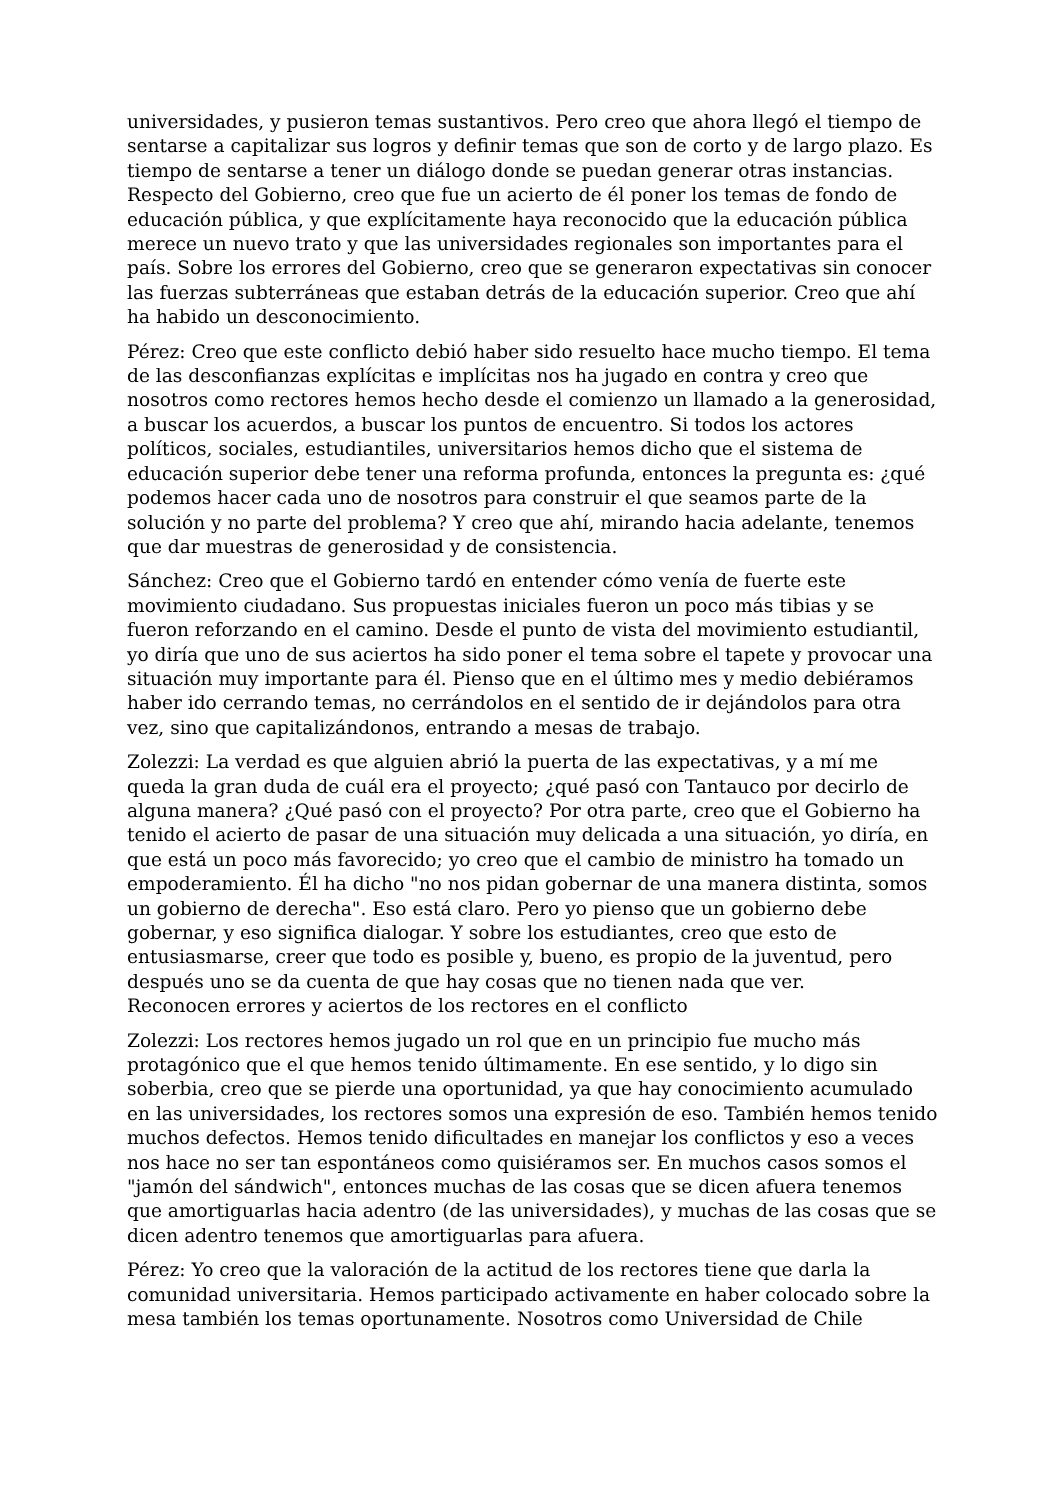universidades, y pusieron temas sustantivos. Pero creo que ahora llegó el tiempo de sentarse a capitalizar sus logros y definir temas que son de corto y de largo plazo. Es tiempo de sentarse a tener un diálogo donde se puedan generar otras instancias. Respecto del Gobierno, creo que fue un acierto de él poner los temas de fondo de educación pública, y que explícitamente haya reconocido que la educación pública merece un nuevo trato y que las universidades regionales son importantes para el país. Sobre los errores del Gobierno, creo que se generaron expectativas sin conocer las fuerzas subterráneas que estaban detrás de la educación superior. Creo que ahí ha habido un desconocimiento.
Pérez: Creo que este conflicto debió haber sido resuelto hace mucho tiempo. El tema de las desconfianzas explícitas e implícitas nos ha jugado en contra y creo que nosotros como rectores hemos hecho desde el comienzo un llamado a la generosidad, a buscar los acuerdos, a buscar los puntos de encuentro. Si todos los actores políticos, sociales, estudiantiles, universitarios hemos dicho que el sistema de educación superior debe tener una reforma profunda, entonces la pregunta es: ¿qué podemos hacer cada uno de nosotros para construir el que seamos parte de la solución y no parte del problema? Y creo que ahí, mirando hacia adelante, tenemos que dar muestras de generosidad y de consistencia.
Sánchez: Creo que el Gobierno tardó en entender cómo venía de fuerte este movimiento ciudadano. Sus propuestas iniciales fueron un poco más tibias y se fueron reforzando en el camino. Desde el punto de vista del movimiento estudiantil, yo diría que uno de sus aciertos ha sido poner el tema sobre el tapete y provocar una situación muy importante para él. Pienso que en el último mes y medio debiéramos haber ido cerrando temas, no cerrándolos en el sentido de ir dejándolos para otra vez, sino que capitalizándonos, entrando a mesas de trabajo.
Zolezzi: La verdad es que alguien abrió la puerta de las expectativas, y a mí me queda la gran duda de cuál era el proyecto; ¿qué pasó con Tantauco por decirlo de alguna manera? ¿Qué pasó con el proyecto? Por otra parte, creo que el Gobierno ha tenido el acierto de pasar de una situación muy delicada a una situación, yo diría, en que está un poco más favorecido; yo creo que el cambio de ministro ha tomado un empoderamiento. Él ha dicho "no nos pidan gobernar de una manera distinta, somos un gobierno de derecha". Eso está claro. Pero yo pienso que un gobierno debe gobernar, y eso significa dialogar. Y sobre los estudiantes, creo que esto de entusiasmarse, creer que todo es posible y, bueno, es propio de la juventud, pero después uno se da cuenta de que hay cosas que no tienen nada que ver.
Reconocen errores y aciertos de los rectores en el conflicto
Zolezzi: Los rectores hemos jugado un rol que en un principio fue mucho más protagónico que el que hemos tenido últimamente. En ese sentido, y lo digo sin soberbia, creo que se pierde una oportunidad, ya que hay conocimiento acumulado en las universidades, los rectores somos una expresión de eso. También hemos tenido muchos defectos. Hemos tenido dificultades en manejar los conflictos y eso a veces nos hace no ser tan espontáneos como quisiéramos ser. En muchos casos somos el "jamón del sándwich", entonces muchas de las cosas que se dicen afuera tenemos que amortiguarlas hacia adentro (de las universidades), y muchas de las cosas que se dicen adentro tenemos que amortiguarlas para afuera.
Pérez: Yo creo que la valoración de la actitud de los rectores tiene que darla la comunidad universitaria. Hemos participado activamente en haber colocado sobre la mesa también los temas oportunamente. Nosotros como Universidad de Chile